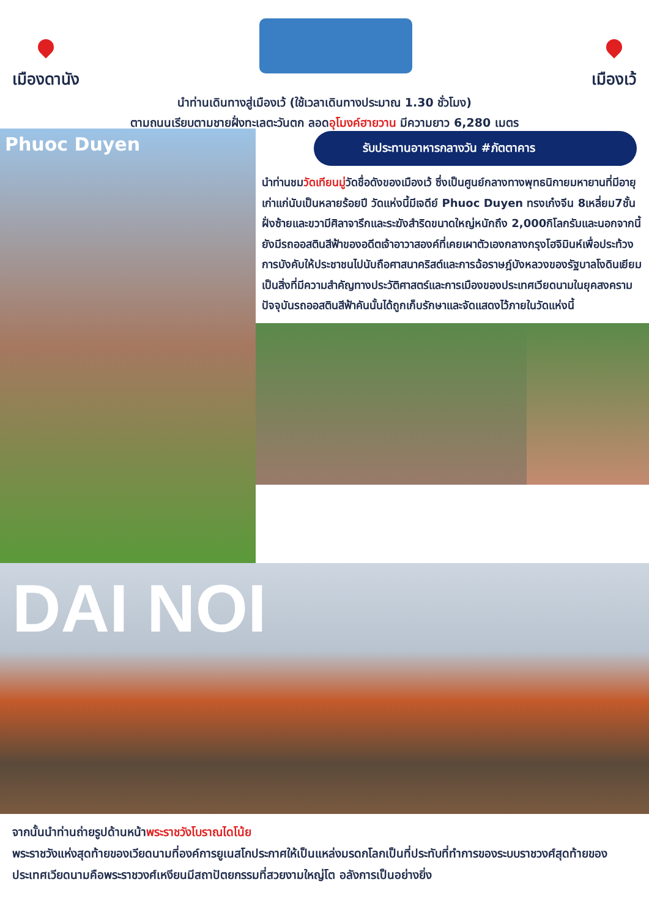เมืองดานัง
เมืองเว้
นำท่านเดินทางสู่เมืองเว้ (ใช้เวลาเดินทางประมาณ 1.30 ชั่วโมง)
ตามถนนเรียบตามชายฝั่งทะเลตะวันตก ลอดอุโมงค์ฮายวาน มีความยาว 6,280 เมตร
Phuoc Duyen
รับประทานอาหารกลางวัน #ภัตตาคาร
นำท่านชมวัดเทียนมู่วัดชื่อดังของเมืองเว้ ซึ่งเป็นศูนย์กลางทางพุทธนิกายมหายานที่มีอายุเก่าแก่นับเป็นหลายร้อยปี วัดแห่งนี้มีเจดีย์ Phuoc Duyen ทรงเก๋งจีน 8เหลี่ยม7ชั้น ฝั่งซ้ายและขวามีศิลาจารึกและระฆังสำริดขนาดใหญ่หนักถึง 2,000กิโลกรัมและนอกจากนี้ยังมีรถออสตินสีฟ้าของอดีตเจ้าอาวาสองค์ที่เคยเผาตัวเองกลางกรุงโฮจิมินห์เพื่อประท้วงการบังคับให้ประชาชนไปนับถือศาสนาคริสต์และการฉ้อราษฎ์บังหลวงของรัฐบาลโงดินเยียมเป็นสิ่งที่มีความสำคัญทางประวัติศาสตร์และการเมืองของประเทศเวียดนามในยุคสงครามปัจจุบันรถออสตินสีฟ้าคันนั้นได้ถูกเก็บรักษาและจัดแสดงไว้ภายในวัดแห่งนี้
DAI NOI
จากนั้นนำท่านถ่ายรูปด้านหน้าพระราชวังโบราณไดโน้ย
พระราชวังแห่งสุดท้ายของเวียดนามที่องค์การยูเนสโกประกาศให้เป็นแหล่งมรดกโลกเป็นที่ประทับที่ทำการของระบบราชวงศ์สุดท้ายของประเทศเวียดนามคือพระราชวงศ์เหงียนมีสถาปัตยกรรมที่สวยงามใหญ่โต อลังการเป็นอย่างยิ่ง